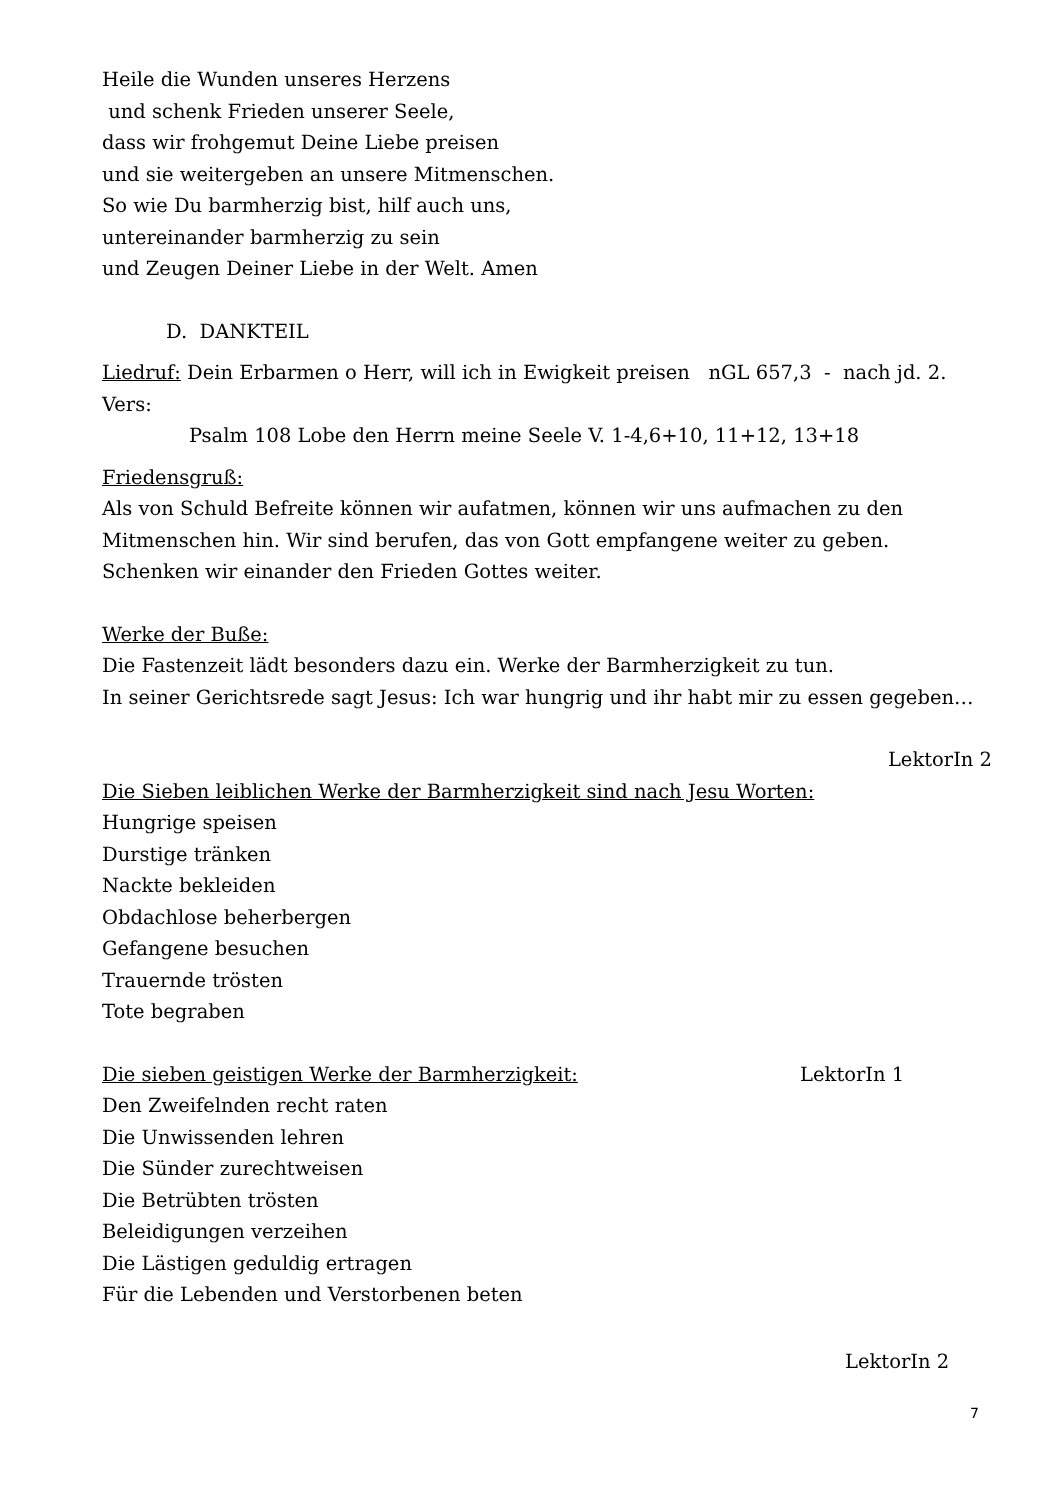Heile die Wunden unseres Herzens
und schenk Frieden unserer Seele,
dass wir frohgemut Deine Liebe preisen
und sie weitergeben an unsere Mitmenschen.
So wie Du barmherzig bist, hilf auch uns,
untereinander barmherzig zu sein
und Zeugen Deiner Liebe in der Welt. Amen
D. DANKTEIL
Liedruf: Dein Erbarmen o Herr, will ich in Ewigkeit preisen nGL 657,3 - nach jd. 2. Vers:
Psalm 108 Lobe den Herrn meine Seele V. 1-4,6+10, 11+12, 13+18
Friedensgruß:
Als von Schuld Befreite können wir aufatmen, können wir uns aufmachen zu den Mitmenschen hin. Wir sind berufen, das von Gott empfangene weiter zu geben. Schenken wir einander den Frieden Gottes weiter.
Werke der Buße:
Die Fastenzeit lädt besonders dazu ein. Werke der Barmherzigkeit zu tun.
In seiner Gerichtsrede sagt Jesus: Ich war hungrig und ihr habt mir zu essen gegeben…
LektorIn 2
Die Sieben leiblichen Werke der Barmherzigkeit sind nach Jesu Worten:
Hungrige speisen
Durstige tränken
Nackte bekleiden
Obdachlose beherbergen
Gefangene besuchen
Trauernde trösten
Tote begraben
Die sieben geistigen Werke der Barmherzigkeit: LektorIn 1
Den Zweifelnden recht raten
Die Unwissenden lehren
Die Sünder zurechtweisen
Die Betrübten trösten
Beleidigungen verzeihen
Die Lästigen geduldig ertragen
Für die Lebenden und Verstorbenen beten
LektorIn 2
7